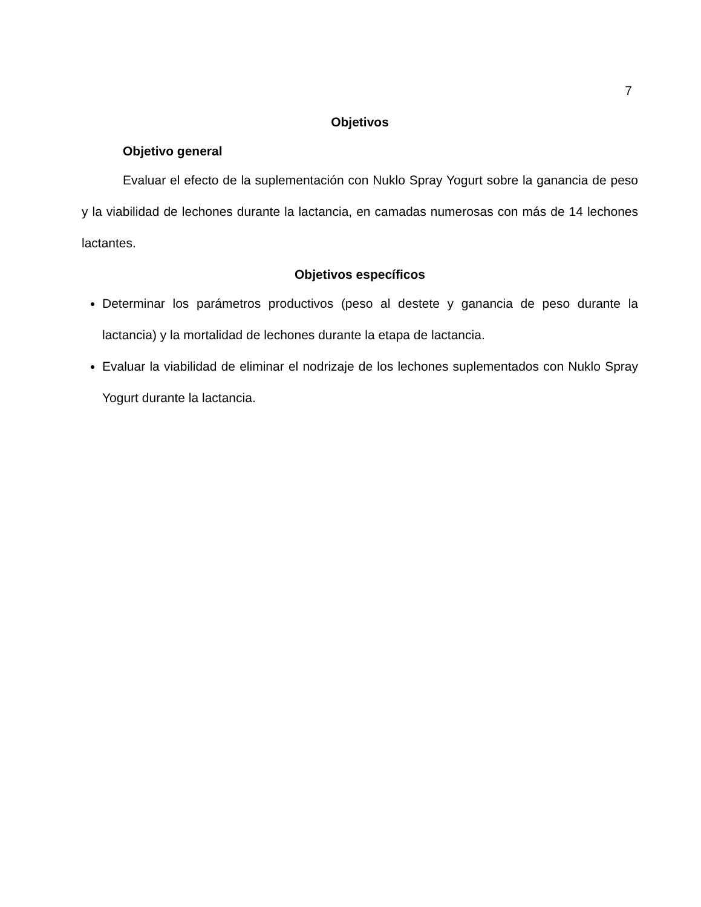7
Objetivos
Objetivo general
Evaluar el efecto de la suplementación con Nuklo Spray Yogurt sobre la ganancia de peso y la viabilidad de lechones durante la lactancia, en camadas numerosas con más de 14 lechones lactantes.
Objetivos específicos
Determinar los parámetros productivos (peso al destete y ganancia de peso durante la lactancia) y la mortalidad de lechones durante la etapa de lactancia.
Evaluar la viabilidad de eliminar el nodrizaje de los lechones suplementados con Nuklo Spray Yogurt durante la lactancia.